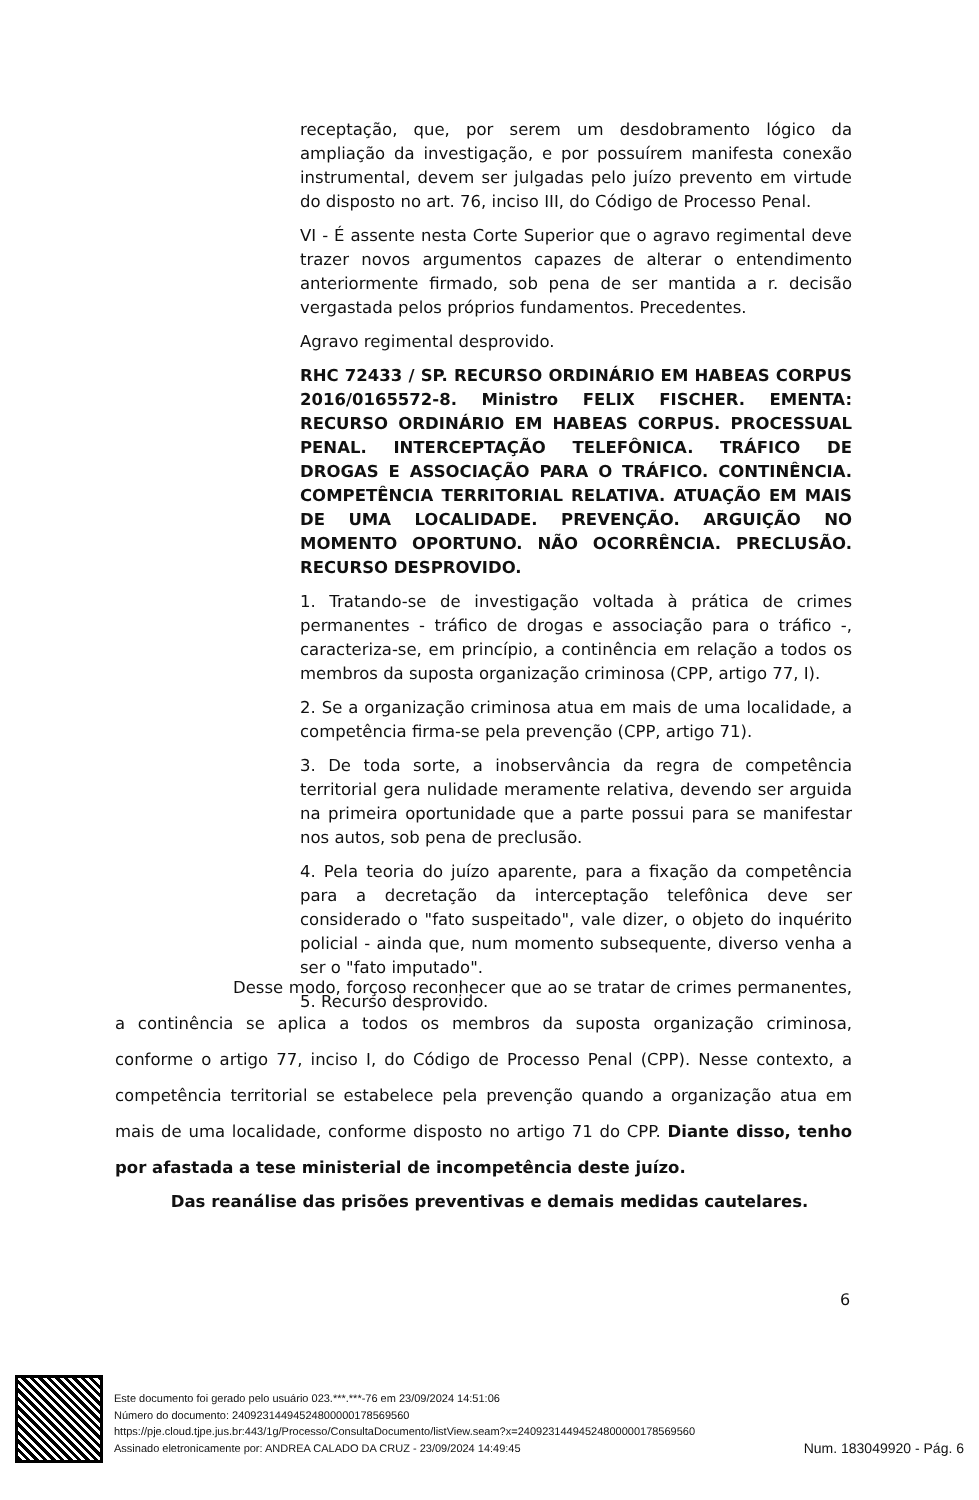receptação, que, por serem um desdobramento lógico da ampliação da investigação, e por possuírem manifesta conexão instrumental, devem ser julgadas pelo juízo prevento em virtude do disposto no art. 76, inciso III, do Código de Processo Penal.
VI - É assente nesta Corte Superior que o agravo regimental deve trazer novos argumentos capazes de alterar o entendimento anteriormente firmado, sob pena de ser mantida a r. decisão vergastada pelos próprios fundamentos. Precedentes.
Agravo regimental desprovido.
RHC 72433 / SP. RECURSO ORDINÁRIO EM HABEAS CORPUS 2016/0165572-8. Ministro FELIX FISCHER. EMENTA: RECURSO ORDINÁRIO EM HABEAS CORPUS. PROCESSUAL PENAL. INTERCEPTAÇÃO TELEFÔNICA. TRÁFICO DE DROGAS E ASSOCIAÇÃO PARA O TRÁFICO. CONTINÊNCIA. COMPETÊNCIA TERRITORIAL RELATIVA. ATUAÇÃO EM MAIS DE UMA LOCALIDADE. PREVENÇÃO. ARGUIÇÃO NO MOMENTO OPORTUNO. NÃO OCORRÊNCIA. PRECLUSÃO. RECURSO DESPROVIDO.
1. Tratando-se de investigação voltada à prática de crimes permanentes - tráfico de drogas e associação para o tráfico -, caracteriza-se, em princípio, a continência em relação a todos os membros da suposta organização criminosa (CPP, artigo 77, I).
2. Se a organização criminosa atua em mais de uma localidade, a competência firma-se pela prevenção (CPP, artigo 71).
3. De toda sorte, a inobservância da regra de competência territorial gera nulidade meramente relativa, devendo ser arguida na primeira oportunidade que a parte possui para se manifestar nos autos, sob pena de preclusão.
4. Pela teoria do juízo aparente, para a fixação da competência para a decretação da interceptação telefônica deve ser considerado o "fato suspeitado", vale dizer, o objeto do inquérito policial - ainda que, num momento subsequente, diverso venha a ser o "fato imputado".
5. Recurso desprovido.
Desse modo, forçoso reconhecer que ao se tratar de crimes permanentes, a continência se aplica a todos os membros da suposta organização criminosa, conforme o artigo 77, inciso I, do Código de Processo Penal (CPP). Nesse contexto, a competência territorial se estabelece pela prevenção quando a organização atua em mais de uma localidade, conforme disposto no artigo 71 do CPP. Diante disso, tenho por afastada a tese ministerial de incompetência deste juízo.
Das reanálise das prisões preventivas e demais medidas cautelares.
6
Este documento foi gerado pelo usuário 023.***.***-76 em 23/09/2024 14:51:06
Número do documento: 24092314494524800000178569560
https://pje.cloud.tjpe.jus.br:443/1g/Processo/ConsultaDocumento/listView.seam?x=24092314494524800000178569560
Assinado eletronicamente por: ANDREA CALADO DA CRUZ - 23/09/2024 14:49:45
Num. 183049920 - Pág. 6